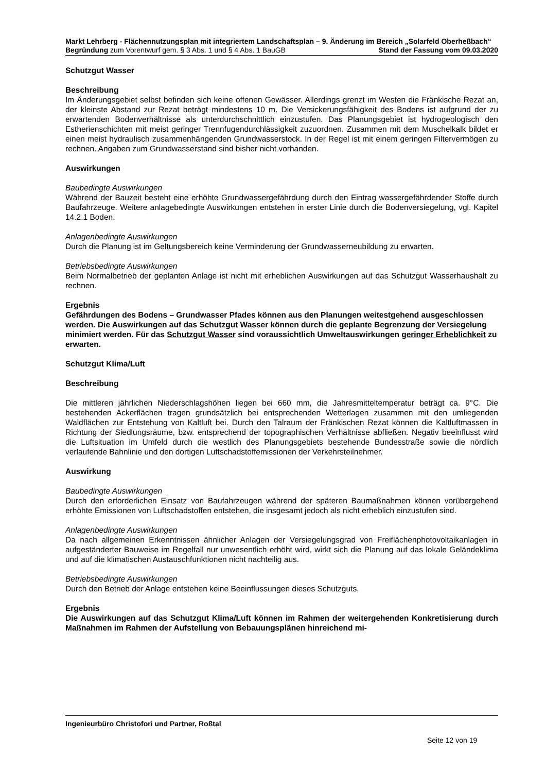Markt Lehrberg - Flächennutzungsplan mit integriertem Landschaftsplan – 9. Änderung im Bereich „Solarfeld Oberheßbach“
Begründung zum Vorentwurf gem. § 3 Abs. 1 und § 4 Abs. 1 BauGB Stand der Fassung vom 09.03.2020
Schutzgut Wasser
Beschreibung
Im Änderungsgebiet selbst befinden sich keine offenen Gewässer. Allerdings grenzt im Westen die Fränkische Rezat an, der kleinste Abstand zur Rezat beträgt mindestens 10 m. Die Versickerungsfähigkeit des Bodens ist aufgrund der zu erwartenden Bodenverhältnisse als unterdurchschnittlich einzustufen. Das Planungsgebiet ist hydrogeologisch den Estherienschichten mit meist geringer Trennfugendurchlässigkeit zuzuordnen. Zusammen mit dem Muschelkalk bildet er einen meist hydraulisch zusammenhängenden Grundwasserstock. In der Regel ist mit einem geringen Filtervermögen zu rechnen. Angaben zum Grundwasserstand sind bisher nicht vorhanden.
Auswirkungen
Baubedingte Auswirkungen
Während der Bauzeit besteht eine erhöhte Grundwassergefährdung durch den Eintrag wassergefährdender Stoffe durch Baufahrzeuge. Weitere anlagebedingte Auswirkungen entstehen in erster Linie durch die Bodenversiegelung, vgl. Kapitel 14.2.1 Boden.
Anlagenbedingte Auswirkungen
Durch die Planung ist im Geltungsbereich keine Verminderung der Grundwasserneubildung zu erwarten.
Betriebsbedingte Auswirkungen
Beim Normalbetrieb der geplanten Anlage ist nicht mit erheblichen Auswirkungen auf das Schutzgut Wasserhaushalt zu rechnen.
Ergebnis
Gefährdungen des Bodens – Grundwasser Pfades können aus den Planungen weitestgehend ausgeschlossen werden. Die Auswirkungen auf das Schutzgut Wasser können durch die geplante Begrenzung der Versiegelung minimiert werden. Für das Schutzgut Wasser sind voraussichtlich Umweltauswirkungen geringer Erheblichkeit zu erwarten.
Schutzgut Klima/Luft
Beschreibung
Die mittleren jährlichen Niederschlagshöhen liegen bei 660 mm, die Jahresmitteltemperatur beträgt ca. 9°C. Die bestehenden Ackerflächen tragen grundsätzlich bei entsprechenden Wetterlagen zusammen mit den umliegenden Waldflächen zur Entstehung von Kaltluft bei. Durch den Talraum der Fränkischen Rezat können die Kaltluftmassen in Richtung der Siedlungsräume, bzw. entsprechend der topographischen Verhältnisse abfließen. Negativ beeinflusst wird die Luftsituation im Umfeld durch die westlich des Planungsgebiets bestehende Bundesstraße sowie die nördlich verlaufende Bahnlinie und den dortigen Luftschadstoffemissionen der Verkehrsteilnehmer.
Auswirkung
Baubedingte Auswirkungen
Durch den erforderlichen Einsatz von Baufahrzeugen während der späteren Baumaßnahmen können vorübergehend erhöhte Emissionen von Luftschadstoffen entstehen, die insgesamt jedoch als nicht erheblich einzustufen sind.
Anlagenbedingte Auswirkungen
Da nach allgemeinen Erkenntnissen ähnlicher Anlagen der Versiegelungsgrad von Freiflächenphotovoltaikanlagen in aufgeständerter Bauweise im Regelfall nur unwesentlich erhöht wird, wirkt sich die Planung auf das lokale Geländeklima und auf die klimatischen Austauschfunktionen nicht nachteilig aus.
Betriebsbedingte Auswirkungen
Durch den Betrieb der Anlage entstehen keine Beeinflussungen dieses Schutzguts.
Ergebnis
Die Auswirkungen auf das Schutzgut Klima/Luft können im Rahmen der weitergehenden Konkretisierung durch Maßnahmen im Rahmen der Aufstellung von Bebauungsplänen hinreichend mi-
Ingenieurbüro Christofori und Partner, Roßtal
Seite 12 von 19